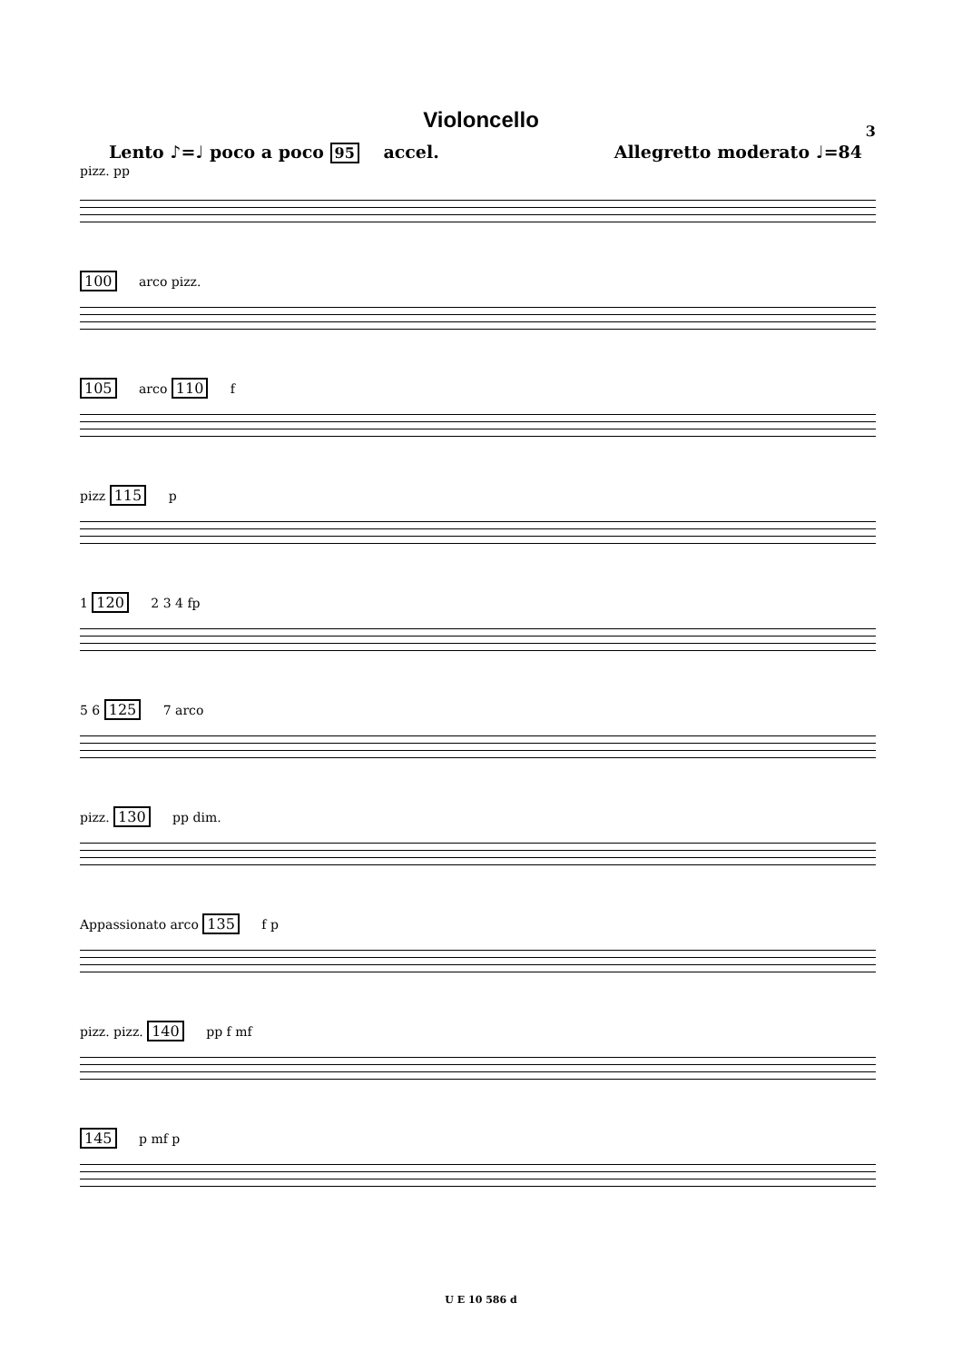Violoncello
3
Lento ♪=♩ poco a poco 95 accel. Allegretto moderato ♩=84
pizz. pp
100 arco pizz.
105 arco 110 f
pizz 115 p
1 120 2 3 4 fp
5 6 125 7 arco
pizz. 130 pp dim.
Appassionato arco 135 f p
pizz. pizz. 140 pp f mf
145 p mf p
U E 10 586 d